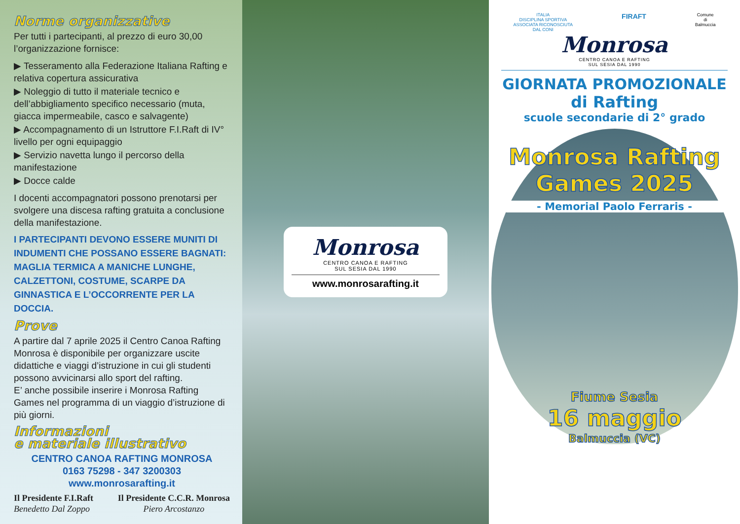Norme organizzative
Per tutti i partecipanti, al prezzo di euro 30,00 l’organizzazione fornisce:
▶ Tesseramento alla Federazione Italiana Rafting e relativa copertura assicurativa
▶ Noleggio di tutto il materiale tecnico e dell’abbigliamento specifico necessario (muta, giacca impermeabile, casco e salvagente)
▶ Accompagnamento di un Istruttore F.I.Raft di IV° livello per ogni equipaggio
▶ Servizio navetta lungo il percorso della manifestazione
▶ Docce calde
I docenti accompagnatori possono prenotarsi per svolgere una discesa rafting gratuita a conclusione della manifestazione.
I PARTECIPANTI DEVONO ESSERE MUNITI DI INDUMENTI CHE POSSANO ESSERE BAGNATI: MAGLIA TERMICA A MANICHE LUNGHE, CALZETTONI, COSTUME, SCARPE DA GINNASTICA E L’OCCORRENTE PER LA DOCCIA.
Prove
A partire dal 7 aprile 2025 il Centro Canoa Rafting Monrosa è disponibile per organizzare uscite didattiche e viaggi d’istruzione in cui gli studenti possono avvicinarsi allo sport del rafting.
E’ anche possibile inserire i Monrosa Rafting Games nel programma di un viaggio d’istruzione di più giorni.
Informazioni
e materiale illustrativo
CENTRO CANOA RAFTING MONROSA
0163 75298 - 347 3200303
www.monrosarafting.it
Il Presidente F.I.Raft
Benedetto Dal Zoppo
Il Presidente C.C.R. Monrosa
Piero Arcostanzo
Monrosa
CENTRO CANOA E RAFTING
SUL SESIA DAL 1990
www.monrosarafting.it
ITALIA
DISCIPLINA SPORTIVA
ASSOCIATA RICONOSCIUTA
DAL CONI
FIRAFT
Comune
di
Balmuccia
Monrosa
CENTRO CANOA E RAFTING
SUL SESIA DAL 1990
GIORNATA PROMOZIONALE
di Rafting
scuole secondarie di 2° grado
Monrosa Rafting
Games 2025
- Memorial Paolo Ferraris -
Fiume Sesia
16 maggio
Balmuccia (VC)